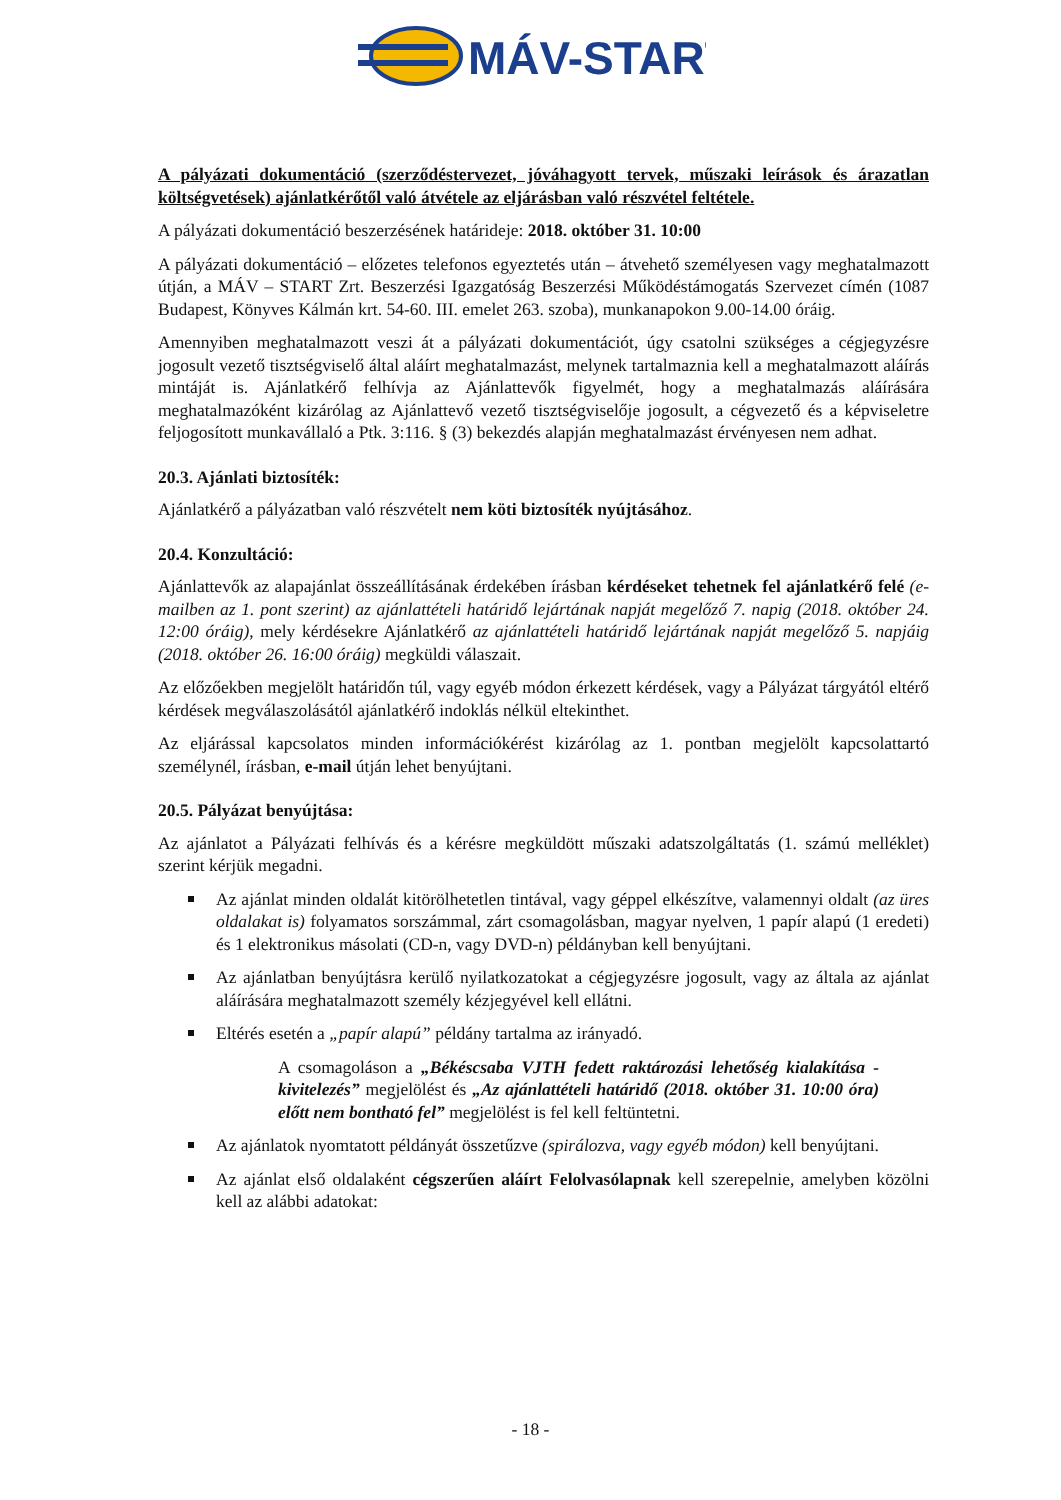MÁV-START
A pályázati dokumentáció (szerződéstervezet, jóváhagyott tervek, műszaki leírások és árazatlan költségvetések) ajánlatkérőtől való átvétele az eljárásban való részvétel feltétele.
A pályázati dokumentáció beszerzésének határideje: 2018. október 31. 10:00
A pályázati dokumentáció – előzetes telefonos egyeztetés után – átvehető személyesen vagy meghatalmazott útján, a MÁV – START Zrt. Beszerzési Igazgatóság Beszerzési Működéstámogatás Szervezet címén (1087 Budapest, Könyves Kálmán krt. 54-60. III. emelet 263. szoba), munkanapokon 9.00-14.00 óráig.
Amennyiben meghatalmazott veszi át a pályázati dokumentációt, úgy csatolni szükséges a cégjegyzésre jogosult vezető tisztségviselő által aláírt meghatalmazást, melynek tartalmaznia kell a meghatalmazott aláírás mintáját is. Ajánlatkérő felhívja az Ajánlattevők figyelmét, hogy a meghatalmazás aláírására meghatalmazóként kizárólag az Ajánlattevő vezető tisztségviselője jogosult, a cégvezető és a képviseletre feljogosított munkavállaló a Ptk. 3:116. § (3) bekezdés alapján meghatalmazást érvényesen nem adhat.
20.3. Ajánlati biztosíték:
Ajánlatkérő a pályázatban való részvételt nem köti biztosíték nyújtásához.
20.4. Konzultáció:
Ajánlattevők az alapajánlat összeállításának érdekében írásban kérdéseket tehetnek fel ajánlatkérő felé (e-mailben az 1. pont szerint) az ajánlattételi határidő lejártának napját megelőző 7. napig (2018. október 24. 12:00 óráig), mely kérdésekre Ajánlatkérő az ajánlattételi határidő lejártának napját megelőző 5. napjáig (2018. október 26. 16:00 óráig) megküldi válaszait.
Az előzőekben megjelölt határidőn túl, vagy egyéb módon érkezett kérdések, vagy a Pályázat tárgyától eltérő kérdések megválaszolásától ajánlatkérő indoklás nélkül eltekinthet.
Az eljárással kapcsolatos minden információkérést kizárólag az 1. pontban megjelölt kapcsolattartó személynél, írásban, e-mail útján lehet benyújtani.
20.5. Pályázat benyújtása:
Az ajánlatot a Pályázati felhívás és a kérésre megküldött műszaki adatszolgáltatás (1. számú melléklet) szerint kérjük megadni.
Az ajánlat minden oldalát kitörölhetetlen tintával, vagy géppel elkészítve, valamennyi oldalt (az üres oldalakat is) folyamatos sorszámmal, zárt csomagolásban, magyar nyelven, 1 papír alapú (1 eredeti) és 1 elektronikus másolati (CD-n, vagy DVD-n) példányban kell benyújtani.
Az ajánlatban benyújtásra kerülő nyilatkozatokat a cégjegyzésre jogosult, vagy az általa az ajánlat aláírására meghatalmazott személy kézjegyével kell ellátni.
Eltérés esetén a „papír alapú” példány tartalma az irányadó.
A csomagoláson a „Békéscsaba VJTH fedett raktározási lehetőség kialakítása - kivitelezés” megjelölést és „Az ajánlattételi határidő (2018. október 31. 10:00 óra) előtt nem bontható fel” megjelölést is fel kell feltüntetni.
Az ajánlatok nyomtatott példányát összetűzve (spirálozva, vagy egyéb módon) kell benyújtani.
Az ajánlat első oldalaként cégszerűen aláírt Felolvasólapnak kell szerepelnie, amelyben közölni kell az alábbi adatokat:
- 18 -